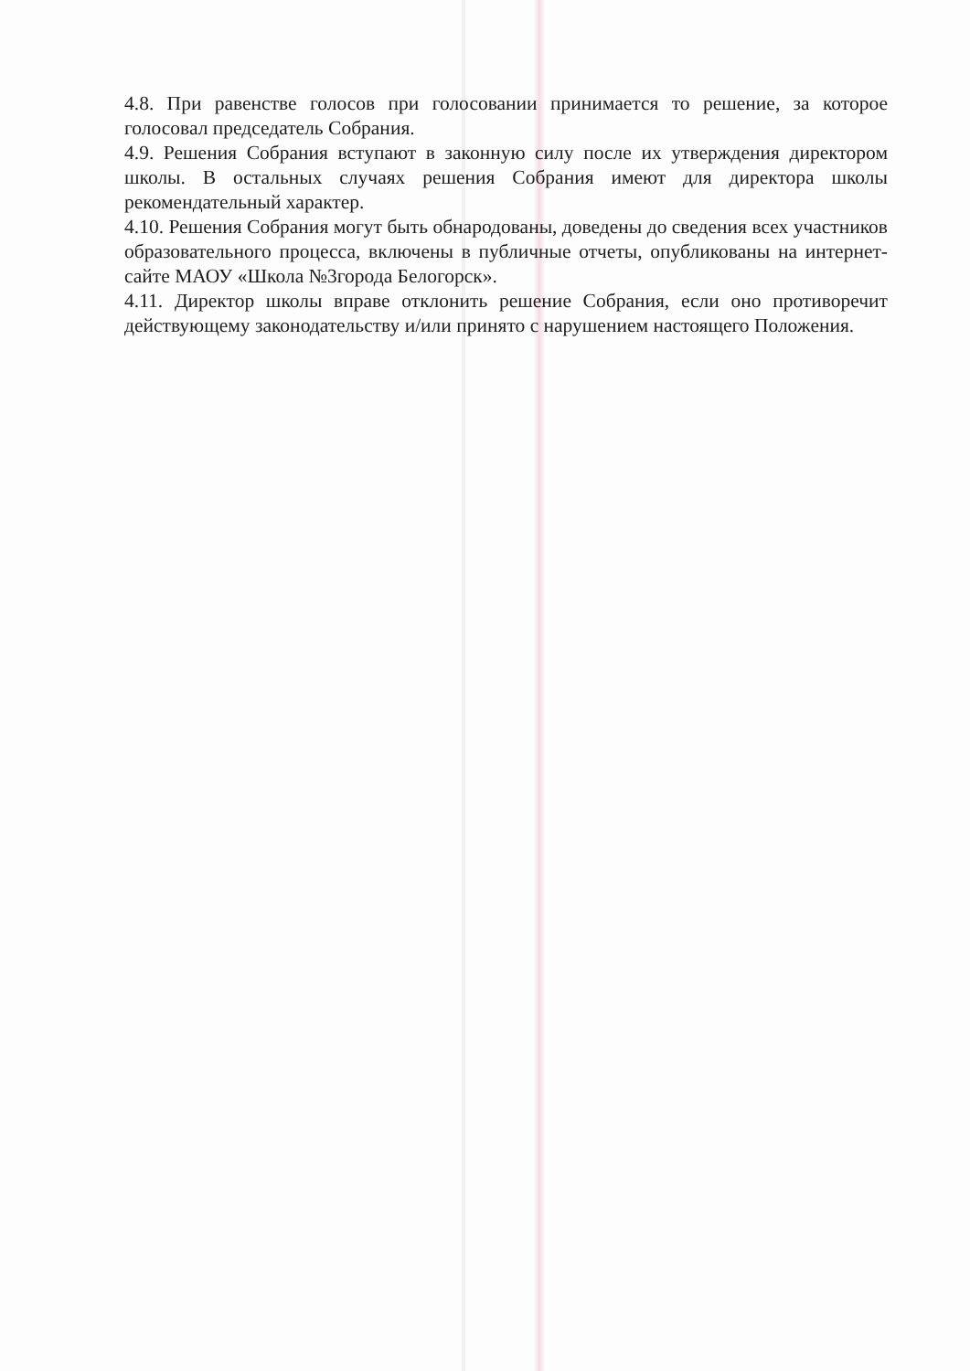4.8. При равенстве голосов при голосовании принимается то решение, за которое голосовал председатель Собрания.
4.9. Решения Собрания вступают в законную силу после их утверждения директором школы. В остальных случаях решения Собрания имеют для директора школы рекомендательный характер.
4.10. Решения Собрания могут быть обнародованы, доведены до сведения всех участников образовательного процесса, включены в публичные отчеты, опубликованы на интернет-сайте МАОУ «Школа №3города Белогорск».
4.11. Директор школы вправе отклонить решение Собрания, если оно противоречит действующему законодательству и/или принято с нарушением настоящего Положения.